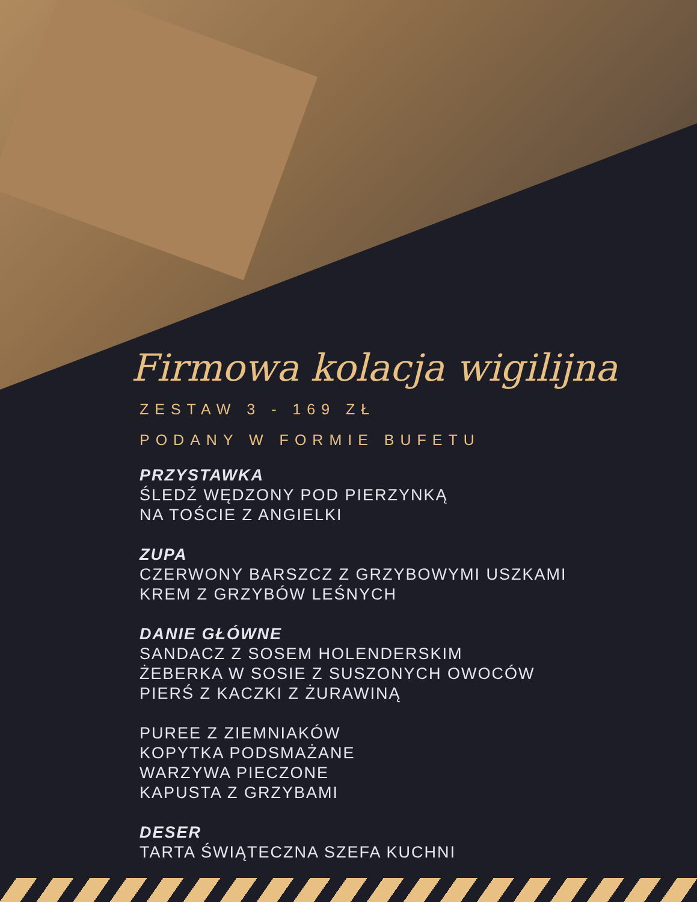Firmowa kolacja wigilijna
ZESTAW 3 - 169 ZŁ
PODANY W FORMIE BUFETU
PRZYSTAWKA
ŚLEDŹ WĘDZONY POD PIERZYNKĄ
NA TOŚCIE Z ANGIELKI
ZUPA
CZERWONY BARSZCZ Z GRZYBOWYMI USZKAMI
KREM Z GRZYBÓW LEŚNYCH
DANIE GŁÓWNE
SANDACZ Z SOSEM HOLENDERSKIM
ŻEBERKA W SOSIE Z SUSZONYCH OWOCÓW
PIERŚ Z KACZKI Z ŻURAWINĄ
PUREE Z ZIEMNIAKÓW
KOPYTKA PODSMAŻANE
WARZYWA PIECZONE
KAPUSTA Z GRZYBAMI
DESER
TARTA ŚWIĄTECZNA SZEFA KUCHNI